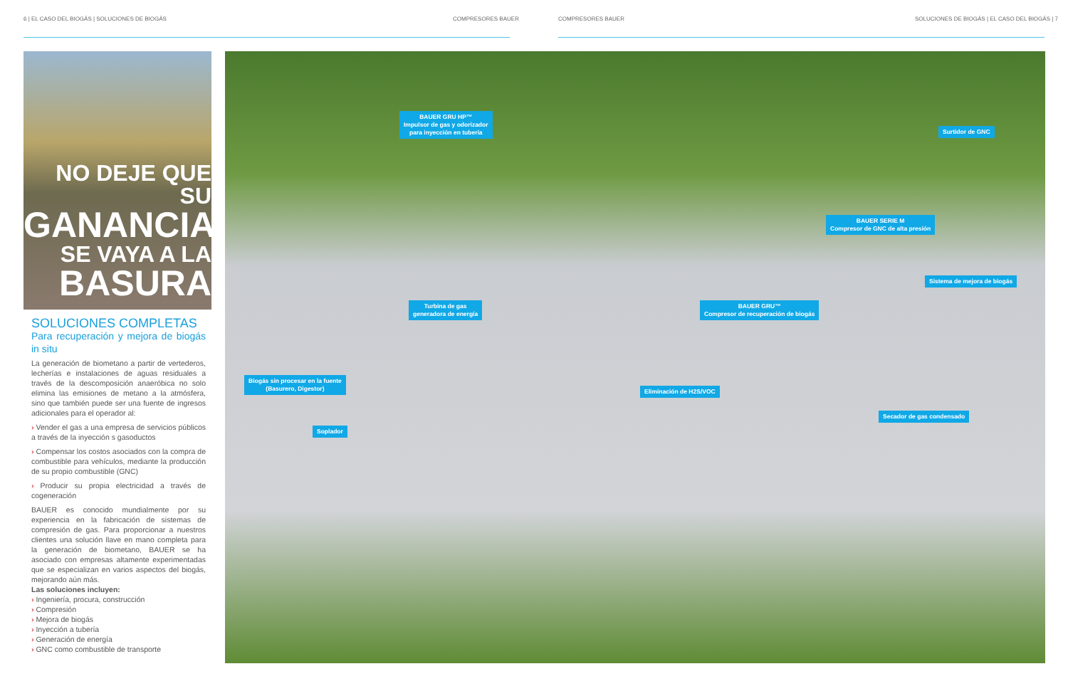6 | EL CASO DEL BIOGÁS | SOLUCIONES DE BIOGÁS
COMPRESORES BAUER COMPRESORES BAUER
SOLUCIONES DE BIOGÁS | EL CASO DEL BIOGÁS | 7
NO DEJE QUE SU
GANANCIA
SE VAYA A LA
BASURA
SOLUCIONES COMPLETAS
Para recuperación y mejora de biogás in situ
La generación de biometano a partir de vertederos, lecherías e instalaciones de aguas residuales a través de la descomposición anaeróbica no solo elimina las emisiones de metano a la atmósfera, sino que también puede ser una fuente de ingresos adicionales para el operador al:
› Vender el gas a una empresa de servicios públicos a través de la inyección s gasoductos
› Compensar los costos asociados con la compra de combustible para vehículos, mediante la producción de su propio combustible (GNC)
› Producir su propia electricidad a través de cogeneración
BAUER es conocido mundialmente por su experiencia en la fabricación de sistemas de compresión de gas. Para proporcionar a nuestros clientes una solución llave en mano completa para la generación de biometano, BAUER se ha asociado con empresas altamente experimentadas que se especializan en varios aspectos del biogás, mejorando aún más.
Las soluciones incluyen:
› Ingeniería, procura, construcción
› Compresión
› Mejora de biogás
› Inyección a tubería
› Generación de energía
› GNC como combustible de transporte
BAUER GRU HP™
Impulsor de gas y odorizador
para inyección en tubería
Surtidor de GNC
BAUER SERIE M
Compresor de GNC de alta presión
Sistema de mejora de biogás
Turbina de gas
generadora de energía
BAUER GRU™
Compresor de recuperación de biogás
Biogás sin procesar en la fuente
(Basurero, Digestor)
Eliminación de H2S/VOC
Secador de gas condensado
Soplador